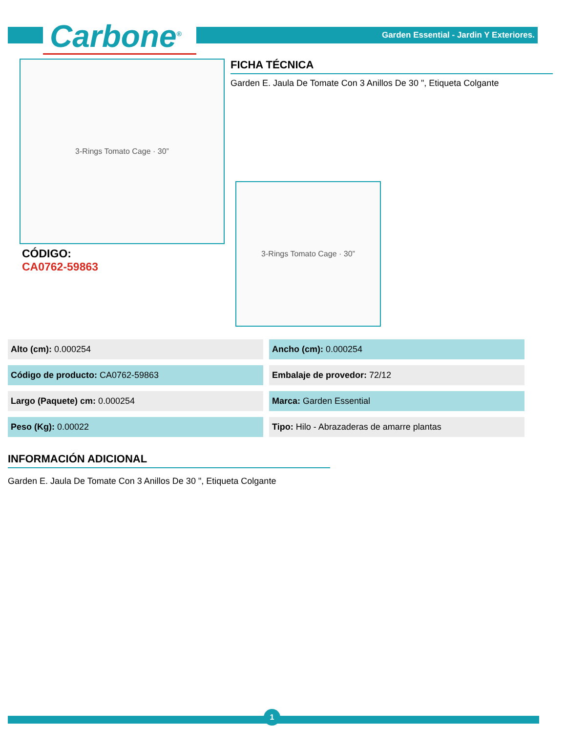Carbone<sup>®</sup>
Garden Essential - Jardin Y Exteriores.
3-Rings Tomato Cage · 30”
CÓDIGO:
CA0762-59863
FICHA TÉCNICA
Garden E. Jaula De Tomate Con 3 Anillos De 30 ", Etiqueta Colgante
3-Rings Tomato Cage · 30”
| Alto (cm): 0.000254 | Ancho (cm): 0.000254 |
| Código de producto: CA0762-59863 | Embalaje de provedor: 72/12 |
| Largo (Paquete) cm: 0.000254 | Marca: Garden Essential |
| Peso (Kg): 0.00022 | Tipo: Hilo - Abrazaderas de amarre plantas |
INFORMACIÓN ADICIONAL
Garden E. Jaula De Tomate Con 3 Anillos De 30 ", Etiqueta Colgante
1